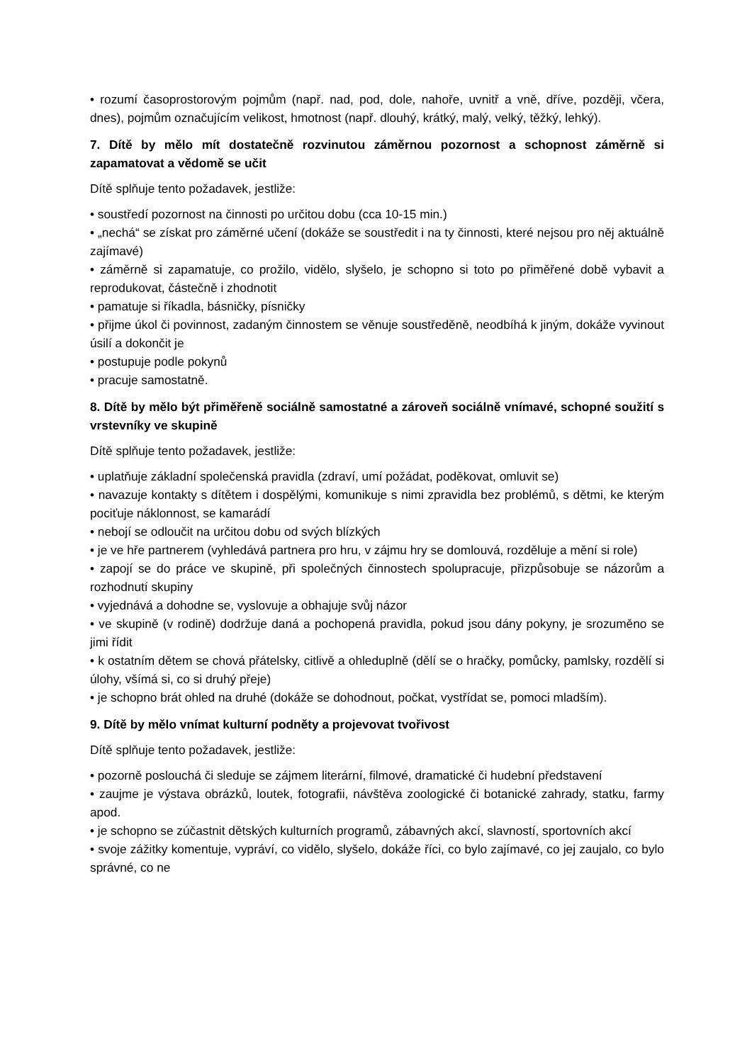• rozumí časoprostorovým pojmům (např. nad, pod, dole, nahoře, uvnitř a vně, dříve, později, včera, dnes), pojmům označujícím velikost, hmotnost (např. dlouhý, krátký, malý, velký, těžký, lehký).
7. Dítě by mělo mít dostatečně rozvinutou záměrnou pozornost a schopnost záměrně si zapamatovat a vědomě se učit
Dítě splňuje tento požadavek, jestliže:
• soustředí pozornost na činnosti po určitou dobu (cca 10-15 min.)
• „nechá“ se získat pro záměrné učení (dokáže se soustředit i na ty činnosti, které nejsou pro něj aktuálně zajímavé)
• záměrně si zapamatuje, co prožilo, vidělo, slyšelo, je schopno si toto po přiměřené době vybavit a reprodukovat, částečně i zhodnotit
• pamatuje si říkadla, básničky, písničky
• přijme úkol či povinnost, zadaným činnostem se věnuje soustředěně, neodbíhá k jiným, dokáže vyvinout úsilí a dokončit je
• postupuje podle pokynů
• pracuje samostatně.
8. Dítě by mělo být přiměřeně sociálně samostatné a zároveň sociálně vnímavé, schopné soužití s vrstevníky ve skupině
Dítě splňuje tento požadavek, jestliže:
• uplatňuje základní společenská pravidla (zdraví, umí požádat, poděkovat, omluvit se)
• navazuje kontakty s dítětem i dospělými, komunikuje s nimi zpravidla bez problémů, s dětmi, ke kterým pociťuje náklonnost, se kamarádí
• nebojí se odloučit na určitou dobu od svých blízkých
• je ve hře partnerem (vyhledává partnera pro hru, v zájmu hry se domlouvá, rozděluje a mění si role)
• zapojí se do práce ve skupině, při společných činnostech spolupracuje, přizpůsobuje se názorům a rozhodnutí skupiny
• vyjednává a dohodne se, vyslovuje a obhajuje svůj názor
• ve skupině (v rodině) dodržuje daná a pochopená pravidla, pokud jsou dány pokyny, je srozuměno se jimi řídit
• k ostatním dětem se chová přátelsky, citlivě a ohleduplně (dělí se o hračky, pomůcky, pamlsky, rozdělí si úlohy, všímá si, co si druhý přeje)
• je schopno brát ohled na druhé (dokáže se dohodnout, počkat, vystřídat se, pomoci mladším).
9. Dítě by mělo vnímat kulturní podněty a projevovat tvořivost
Dítě splňuje tento požadavek, jestliže:
• pozorně poslouchá či sleduje se zájmem literární, filmové, dramatické či hudební představení
• zaujme je výstava obrázků, loutek, fotografii, návštěva zoologické či botanické zahrady, statku, farmy apod.
• je schopno se zúčastnit dětských kulturních programů, zábavných akcí, slavností, sportovních akcí
• svoje zážitky komentuje, vypráví, co vidělo, slyšelo, dokáže říci, co bylo zajímavé, co jej zaujalo, co bylo správné, co ne